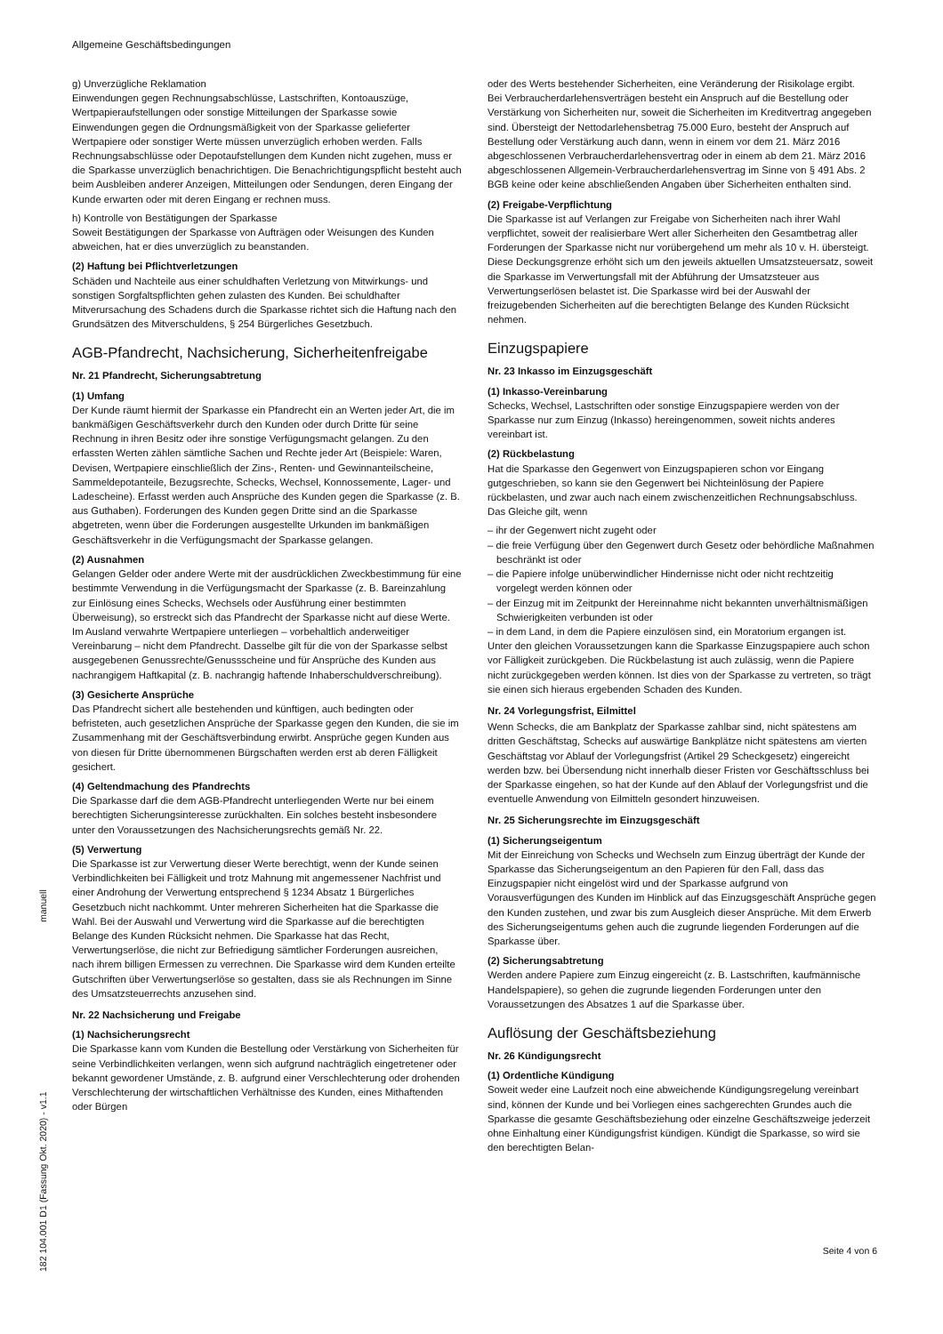Allgemeine Geschäftsbedingungen
g) Unverzügliche Reklamation
Einwendungen gegen Rechnungsabschlüsse, Lastschriften, Kontoauszüge, Wertpapieraufstellungen oder sonstige Mitteilungen der Sparkasse sowie Einwendungen gegen die Ordnungsmäßigkeit von der Sparkasse gelieferter Wertpapiere oder sonstiger Werte müssen unverzüglich erhoben werden. Falls Rechnungsabschlüsse oder Depotaufstellungen dem Kunden nicht zugehen, muss er die Sparkasse unverzüglich benachrichtigen. Die Benachrichtigungspflicht besteht auch beim Ausbleiben anderer Anzeigen, Mitteilungen oder Sendungen, deren Eingang der Kunde erwarten oder mit deren Eingang er rechnen muss.
h) Kontrolle von Bestätigungen der Sparkasse
Soweit Bestätigungen der Sparkasse von Aufträgen oder Weisungen des Kunden abweichen, hat er dies unverzüglich zu beanstanden.
(2) Haftung bei Pflichtverletzungen
Schäden und Nachteile aus einer schuldhaften Verletzung von Mitwirkungs- und sonstigen Sorgfaltspflichten gehen zulasten des Kunden. Bei schuldhafter Mitverursachung des Schadens durch die Sparkasse richtet sich die Haftung nach den Grundsätzen des Mitverschuldens, § 254 Bürgerliches Gesetzbuch.
AGB-Pfandrecht, Nachsicherung, Sicherheitenfreigabe
Nr. 21 Pfandrecht, Sicherungsabtretung
(1) Umfang
Der Kunde räumt hiermit der Sparkasse ein Pfandrecht ein an Werten jeder Art, die im bankmäßigen Geschäftsverkehr durch den Kunden oder durch Dritte für seine Rechnung in ihren Besitz oder ihre sonstige Verfügungsmacht gelangen. Zu den erfassten Werten zählen sämtliche Sachen und Rechte jeder Art (Beispiele: Waren, Devisen, Wertpapiere einschließlich der Zins-, Renten- und Gewinnanteilscheine, Sammeldepotanteile, Bezugsrechte, Schecks, Wechsel, Konnossemente, Lager- und Ladescheine). Erfasst werden auch Ansprüche des Kunden gegen die Sparkasse (z. B. aus Guthaben). Forderungen des Kunden gegen Dritte sind an die Sparkasse abgetreten, wenn über die Forderungen ausgestellte Urkunden im bankmäßigen Geschäftsverkehr in die Verfügungsmacht der Sparkasse gelangen.
(2) Ausnahmen
Gelangen Gelder oder andere Werte mit der ausdrücklichen Zweckbestimmung für eine bestimmte Verwendung in die Verfügungsmacht der Sparkasse (z. B. Bareinzahlung zur Einlösung eines Schecks, Wechsels oder Ausführung einer bestimmten Überweisung), so erstreckt sich das Pfandrecht der Sparkasse nicht auf diese Werte. Im Ausland verwahrte Wertpapiere unterliegen – vorbehaltlich anderweitiger Vereinbarung – nicht dem Pfandrecht. Dasselbe gilt für die von der Sparkasse selbst ausgegebenen Genussrechte/Genussscheine und für Ansprüche des Kunden aus nachrangigem Haftkapital (z. B. nachrangig haftende Inhaberschuldverschreibung).
(3) Gesicherte Ansprüche
Das Pfandrecht sichert alle bestehenden und künftigen, auch bedingten oder befristeten, auch gesetzlichen Ansprüche der Sparkasse gegen den Kunden, die sie im Zusammenhang mit der Geschäftsverbindung erwirbt. Ansprüche gegen Kunden aus von diesen für Dritte übernommenen Bürgschaften werden erst ab deren Fälligkeit gesichert.
(4) Geltendmachung des Pfandrechts
Die Sparkasse darf die dem AGB-Pfandrecht unterliegenden Werte nur bei einem berechtigten Sicherungsinteresse zurückhalten. Ein solches besteht insbesondere unter den Voraussetzungen des Nachsicherungsrechts gemäß Nr. 22.
(5) Verwertung
Die Sparkasse ist zur Verwertung dieser Werte berechtigt, wenn der Kunde seinen Verbindlichkeiten bei Fälligkeit und trotz Mahnung mit angemessener Nachfrist und einer Androhung der Verwertung entsprechend § 1234 Absatz 1 Bürgerliches Gesetzbuch nicht nachkommt. Unter mehreren Sicherheiten hat die Sparkasse die Wahl. Bei der Auswahl und Verwertung wird die Sparkasse auf die berechtigten Belange des Kunden Rücksicht nehmen. Die Sparkasse hat das Recht, Verwertungserlöse, die nicht zur Befriedigung sämtlicher Forderungen ausreichen, nach ihrem billigen Ermessen zu verrechnen. Die Sparkasse wird dem Kunden erteilte Gutschriften über Verwertungserlöse so gestalten, dass sie als Rechnungen im Sinne des Umsatzsteuerrechts anzusehen sind.
Nr. 22 Nachsicherung und Freigabe
(1) Nachsicherungsrecht
Die Sparkasse kann vom Kunden die Bestellung oder Verstärkung von Sicherheiten für seine Verbindlichkeiten verlangen, wenn sich aufgrund nachträglich eingetretener oder bekannt gewordener Umstände, z. B. aufgrund einer Verschlechterung oder drohenden Verschlechterung der wirtschaftlichen Verhältnisse des Kunden, eines Mithaftenden oder Bürgen
oder des Werts bestehender Sicherheiten, eine Veränderung der Risikolage ergibt.
Bei Verbraucherdarlehensverträgen besteht ein Anspruch auf die Bestellung oder Verstärkung von Sicherheiten nur, soweit die Sicherheiten im Kreditvertrag angegeben sind. Übersteigt der Nettodarlehensbetrag 75.000 Euro, besteht der Anspruch auf Bestellung oder Verstärkung auch dann, wenn in einem vor dem 21. März 2016 abgeschlossenen Verbraucherdarlehensvertrag oder in einem ab dem 21. März 2016 abgeschlossenen Allgemein-Verbraucherdarlehensvertrag im Sinne von § 491 Abs. 2 BGB keine oder keine abschließenden Angaben über Sicherheiten enthalten sind.
(2) Freigabe-Verpflichtung
Die Sparkasse ist auf Verlangen zur Freigabe von Sicherheiten nach ihrer Wahl verpflichtet, soweit der realisierbare Wert aller Sicherheiten den Gesamtbetrag aller Forderungen der Sparkasse nicht nur vorübergehend um mehr als 10 v. H. übersteigt. Diese Deckungsgrenze erhöht sich um den jeweils aktuellen Umsatzsteuersatz, soweit die Sparkasse im Verwertungsfall mit der Abführung der Umsatzsteuer aus Verwertungserlösen belastet ist. Die Sparkasse wird bei der Auswahl der freizugebenden Sicherheiten auf die berechtigten Belange des Kunden Rücksicht nehmen.
Einzugspapiere
Nr. 23 Inkasso im Einzugsgeschäft
(1) Inkasso-Vereinbarung
Schecks, Wechsel, Lastschriften oder sonstige Einzugspapiere werden von der Sparkasse nur zum Einzug (Inkasso) hereingenommen, soweit nichts anderes vereinbart ist.
(2) Rückbelastung
Hat die Sparkasse den Gegenwert von Einzugspapieren schon vor Eingang gutgeschrieben, so kann sie den Gegenwert bei Nichteinlösung der Papiere rückbelasten, und zwar auch nach einem zwischenzeitlichen Rechnungsabschluss. Das Gleiche gilt, wenn
– ihr der Gegenwert nicht zugeht oder
– die freie Verfügung über den Gegenwert durch Gesetz oder behördliche Maßnahmen beschränkt ist oder
– die Papiere infolge unüberwindlicher Hindernisse nicht oder nicht rechtzeitig vorgelegt werden können oder
– der Einzug mit im Zeitpunkt der Hereinnahme nicht bekannten unverhältnismäßigen Schwierigkeiten verbunden ist oder
– in dem Land, in dem die Papiere einzulösen sind, ein Moratorium ergangen ist.
Unter den gleichen Voraussetzungen kann die Sparkasse Einzugspapiere auch schon vor Fälligkeit zurückgeben. Die Rückbelastung ist auch zulässig, wenn die Papiere nicht zurückgegeben werden können. Ist dies von der Sparkasse zu vertreten, so trägt sie einen sich hieraus ergebenden Schaden des Kunden.
Nr. 24 Vorlegungsfrist, Eilmittel
Wenn Schecks, die am Bankplatz der Sparkasse zahlbar sind, nicht spätestens am dritten Geschäftstag, Schecks auf auswärtige Bankplätze nicht spätestens am vierten Geschäftstag vor Ablauf der Vorlegungsfrist (Artikel 29 Scheckgesetz) eingereicht werden bzw. bei Übersendung nicht innerhalb dieser Fristen vor Geschäftsschluss bei der Sparkasse eingehen, so hat der Kunde auf den Ablauf der Vorlegungsfrist und die eventuelle Anwendung von Eilmitteln gesondert hinzuweisen.
Nr. 25 Sicherungsrechte im Einzugsgeschäft
(1) Sicherungseigentum
Mit der Einreichung von Schecks und Wechseln zum Einzug überträgt der Kunde der Sparkasse das Sicherungseigentum an den Papieren für den Fall, dass das Einzugspapier nicht eingelöst wird und der Sparkasse aufgrund von Vorausverfügungen des Kunden im Hinblick auf das Einzugsgeschäft Ansprüche gegen den Kunden zustehen, und zwar bis zum Ausgleich dieser Ansprüche. Mit dem Erwerb des Sicherungseigentums gehen auch die zugrunde liegenden Forderungen auf die Sparkasse über.
(2) Sicherungsabtretung
Werden andere Papiere zum Einzug eingereicht (z. B. Lastschriften, kaufmännische Handelspapiere), so gehen die zugrunde liegenden Forderungen unter den Voraussetzungen des Absatzes 1 auf die Sparkasse über.
Auflösung der Geschäftsbeziehung
Nr. 26 Kündigungsrecht
(1) Ordentliche Kündigung
Soweit weder eine Laufzeit noch eine abweichende Kündigungsregelung vereinbart sind, können der Kunde und bei Vorliegen eines sachgerechten Grundes auch die Sparkasse die gesamte Geschäftsbeziehung oder einzelne Geschäftszweige jederzeit ohne Einhaltung einer Kündigungsfrist kündigen. Kündigt die Sparkasse, so wird sie den berechtigten Belan-
182 104.001 D1 (Fassung Okt. 2020) - v1.1 manuell
Seite 4 von 6